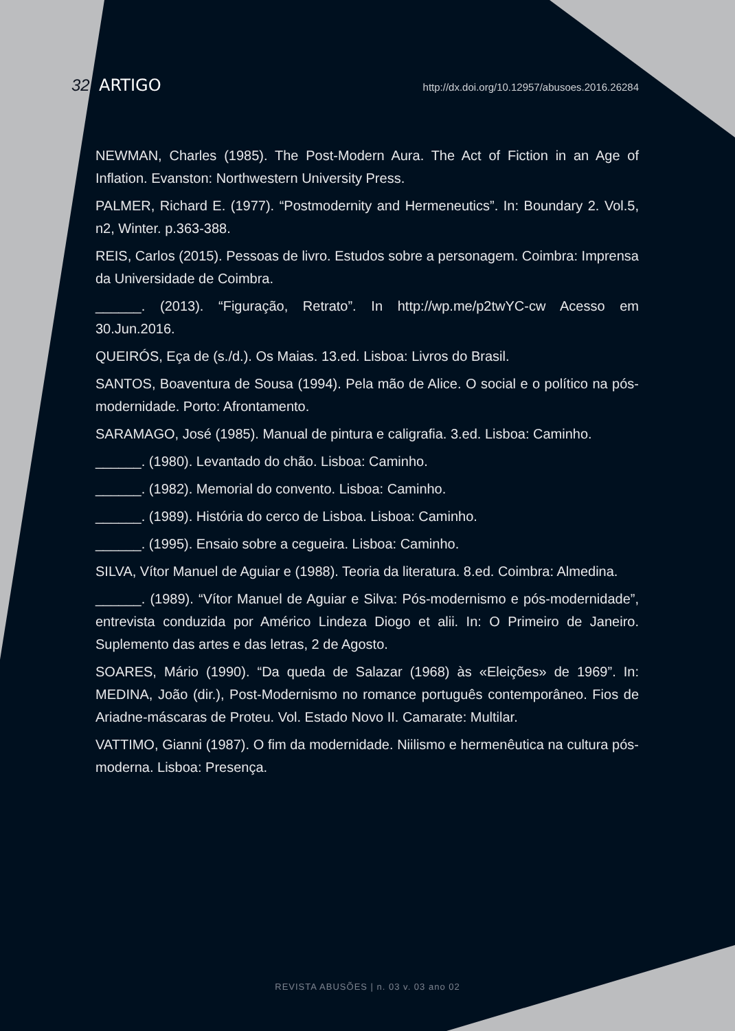32 ARTIGO http://dx.doi.org/10.12957/abusoes.2016.26284
NEWMAN, Charles (1985). The Post-Modern Aura. The Act of Fiction in an Age of Inflation. Evanston: Northwestern University Press.
PALMER, Richard E. (1977). “Postmodernity and Hermeneutics”. In: Boundary 2. Vol.5, n2, Winter. p.363-388.
REIS, Carlos (2015). Pessoas de livro. Estudos sobre a personagem. Coimbra: Imprensa da Universidade de Coimbra.
______. (2013). “Figuração, Retrato”. In http://wp.me/p2twYC-cw Acesso em 30.Jun.2016.
QUEIRÓS, Eça de (s./d.). Os Maias. 13.ed. Lisboa: Livros do Brasil.
SANTOS, Boaventura de Sousa (1994). Pela mão de Alice. O social e o político na pós-modernidade. Porto: Afrontamento.
SARAMAGO, José (1985). Manual de pintura e caligrafia. 3.ed. Lisboa: Caminho.
______. (1980). Levantado do chão. Lisboa: Caminho.
______. (1982). Memorial do convento. Lisboa: Caminho.
______. (1989). História do cerco de Lisboa. Lisboa: Caminho.
______. (1995). Ensaio sobre a cegueira. Lisboa: Caminho.
SILVA, Vítor Manuel de Aguiar e (1988). Teoria da literatura. 8.ed. Coimbra: Almedina.
______. (1989). “Vítor Manuel de Aguiar e Silva: Pós-modernismo e pós-modernidade”, entrevista conduzida por Américo Lindeza Diogo et alii. In: O Primeiro de Janeiro. Suplemento das artes e das letras, 2 de Agosto.
SOARES, Mário (1990). “Da queda de Salazar (1968) às «Eleições» de 1969”. In: MEDINA, João (dir.), Post-Modernismo no romance português contemporâneo. Fios de Ariadne-máscaras de Proteu. Vol. Estado Novo II. Camarate: Multilar.
VATTIMO, Gianni (1987). O fim da modernidade. Niilismo e hermenêutica na cultura pós-moderna. Lisboa: Presença.
REVISTA ABUSÕES | n. 03 v. 03 ano 02